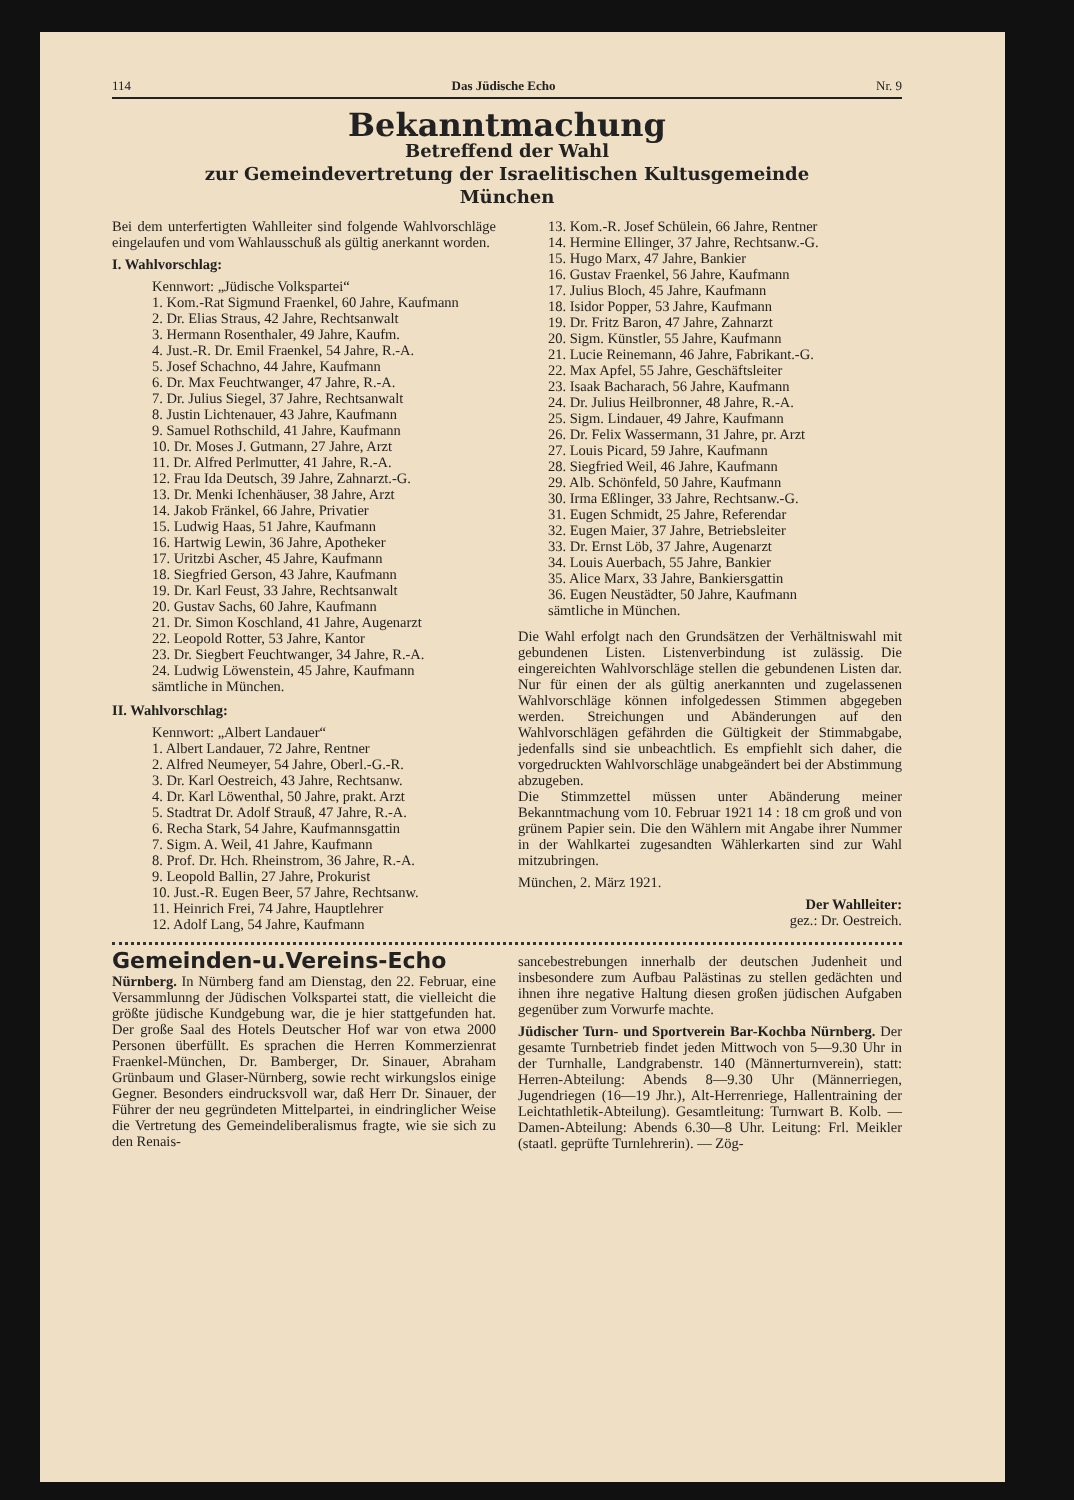114 Das Jüdische Echo Nr. 9
Bekanntmachung
Betreffend der Wahl
zur Gemeindevertretung der Israelitischen Kultusgemeinde
München
Bei dem unterfertigten Wahlleiter sind folgende Wahlvorschläge eingelaufen und vom Wahlausschuß als gültig anerkannt worden.
I. Wahlvorschlag:
Kennwort: „Jüdische Volkspartei“
1. Kom.-Rat Sigmund Fraenkel, 60 Jahre, Kaufmann
2. Dr. Elias Straus, 42 Jahre, Rechtsanwalt
3. Hermann Rosenthaler, 49 Jahre, Kaufm.
4. Just.-R. Dr. Emil Fraenkel, 54 Jahre, R.-A.
5. Josef Schachno, 44 Jahre, Kaufmann
6. Dr. Max Feuchtwanger, 47 Jahre, R.-A.
7. Dr. Julius Siegel, 37 Jahre, Rechtsanwalt
8. Justin Lichtenauer, 43 Jahre, Kaufmann
9. Samuel Rothschild, 41 Jahre, Kaufmann
10. Dr. Moses J. Gutmann, 27 Jahre, Arzt
11. Dr. Alfred Perlmutter, 41 Jahre, R.-A.
12. Frau Ida Deutsch, 39 Jahre, Zahnarzt.-G.
13. Dr. Menki Ichenhäuser, 38 Jahre, Arzt
14. Jakob Fränkel, 66 Jahre, Privatier
15. Ludwig Haas, 51 Jahre, Kaufmann
16. Hartwig Lewin, 36 Jahre, Apotheker
17. Uritzbi Ascher, 45 Jahre, Kaufmann
18. Siegfried Gerson, 43 Jahre, Kaufmann
19. Dr. Karl Feust, 33 Jahre, Rechtsanwalt
20. Gustav Sachs, 60 Jahre, Kaufmann
21. Dr. Simon Koschland, 41 Jahre, Augenarzt
22. Leopold Rotter, 53 Jahre, Kantor
23. Dr. Siegbert Feuchtwanger, 34 Jahre, R.-A.
24. Ludwig Löwenstein, 45 Jahre, Kaufmann
sämtliche in München.
II. Wahlvorschlag:
Kennwort: „Albert Landauer“
1. Albert Landauer, 72 Jahre, Rentner
2. Alfred Neumeyer, 54 Jahre, Oberl.-G.-R.
3. Dr. Karl Oestreich, 43 Jahre, Rechtsanw.
4. Dr. Karl Löwenthal, 50 Jahre, prakt. Arzt
5. Stadtrat Dr. Adolf Strauß, 47 Jahre, R.-A.
6. Recha Stark, 54 Jahre, Kaufmannsgattin
7. Sigm. A. Weil, 41 Jahre, Kaufmann
8. Prof. Dr. Hch. Rheinstrom, 36 Jahre, R.-A.
9. Leopold Ballin, 27 Jahre, Prokurist
10. Just.-R. Eugen Beer, 57 Jahre, Rechtsanw.
11. Heinrich Frei, 74 Jahre, Hauptlehrer
12. Adolf Lang, 54 Jahre, Kaufmann
13. Kom.-R. Josef Schülein, 66 Jahre, Rentner
14. Hermine Ellinger, 37 Jahre, Rechtsanw.-G.
15. Hugo Marx, 47 Jahre, Bankier
16. Gustav Fraenkel, 56 Jahre, Kaufmann
17. Julius Bloch, 45 Jahre, Kaufmann
18. Isidor Popper, 53 Jahre, Kaufmann
19. Dr. Fritz Baron, 47 Jahre, Zahnarzt
20. Sigm. Künstler, 55 Jahre, Kaufmann
21. Lucie Reinemann, 46 Jahre, Fabrikant.-G.
22. Max Apfel, 55 Jahre, Geschäftsleiter
23. Isaak Bacharach, 56 Jahre, Kaufmann
24. Dr. Julius Heilbronner, 48 Jahre, R.-A.
25. Sigm. Lindauer, 49 Jahre, Kaufmann
26. Dr. Felix Wassermann, 31 Jahre, pr. Arzt
27. Louis Picard, 59 Jahre, Kaufmann
28. Siegfried Weil, 46 Jahre, Kaufmann
29. Alb. Schönfeld, 50 Jahre, Kaufmann
30. Irma Eßlinger, 33 Jahre, Rechtsanw.-G.
31. Eugen Schmidt, 25 Jahre, Referendar
32. Eugen Maier, 37 Jahre, Betriebsleiter
33. Dr. Ernst Löb, 37 Jahre, Augenarzt
34. Louis Auerbach, 55 Jahre, Bankier
35. Alice Marx, 33 Jahre, Bankiersgattin
36. Eugen Neustädter, 50 Jahre, Kaufmann
sämtliche in München.
Die Wahl erfolgt nach den Grundsätzen der Verhältniswahl mit gebundenen Listen. Listenverbindung ist zulässig. Die eingereichten Wahlvorschläge stellen die gebundenen Listen dar. Nur für einen der als gültig anerkannten und zugelassenen Wahlvorschläge können infolgedessen Stimmen abgegeben werden. Streichungen und Abänderungen auf den Wahlvorschlägen gefährden die Gültigkeit der Stimmabgabe, jedenfalls sind sie unbeachtlich. Es empfiehlt sich daher, die vorgedruckten Wahlvorschläge unabgeändert bei der Abstimmung abzugeben.
Die Stimmzettel müssen unter Abänderung meiner Bekanntmachung vom 10. Februar 1921 14 : 18 cm groß und von grünem Papier sein. Die den Wählern mit Angabe ihrer Nummer in der Wahlkartei zugesandten Wählerkarten sind zur Wahl mitzubringen.
München, 2. März 1921.
Der Wahlleiter:
gez.: Dr. Oestreich.
Gemeinden-u.Vereins-Echo
Nürnberg. In Nürnberg fand am Dienstag, den 22. Februar, eine Versammlunng der Jüdischen Volkspartei statt, die vielleicht die größte jüdische Kundgebung war, die je hier stattgefunden hat. Der große Saal des Hotels Deutscher Hof war von etwa 2000 Personen überfüllt. Es sprachen die Herren Kommerzienrat Fraenkel-München, Dr. Bamberger, Dr. Sinauer, Abraham Grünbaum und Glaser-Nürnberg, sowie recht wirkungslos einige Gegner. Besonders eindrucksvoll war, daß Herr Dr. Sinauer, der Führer der neu gegründeten Mittelpartei, in eindringlicher Weise die Vertretung des Gemeindeliberalismus fragte, wie sie sich zu den Renais-
sancebestrebungen innerhalb der deutschen Judenheit und insbesondere zum Aufbau Palästinas zu stellen gedächten und ihnen ihre negative Haltung diesen großen jüdischen Aufgaben gegenüber zum Vorwurfe machte.
Jüdischer Turn- und Sportverein Bar-Kochba Nürnberg. Der gesamte Turnbetrieb findet jeden Mittwoch von 5—9.30 Uhr in der Turnhalle, Landgrabenstr. 140 (Männerturnverein), statt: Herren-Abteilung: Abends 8—9.30 Uhr (Männerriegen, Jugendriegen (16—19 Jhr.), Alt-Herrenriege, Hallentraining der Leichtathletik-Abteilung). Gesamtleitung: Turnwart B. Kolb. — Damen-Abteilung: Abends 6.30—8 Uhr. Leitung: Frl. Meikler (staatl. geprüfte Turnlehrerin). — Zög-